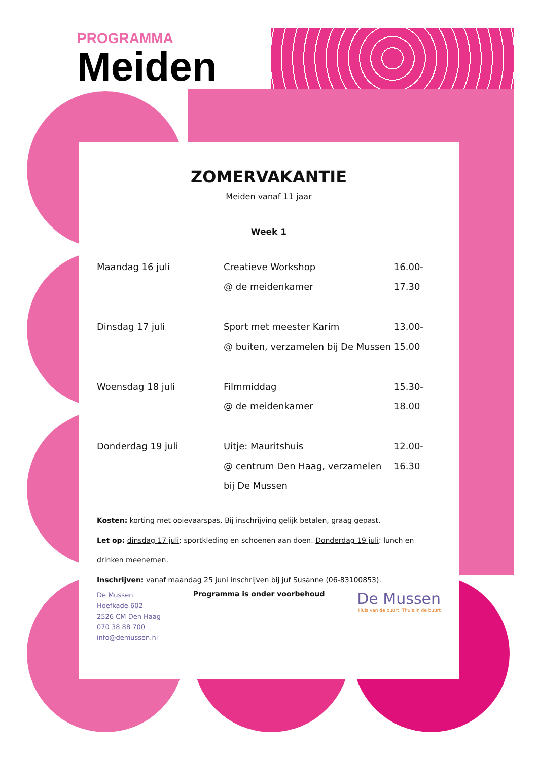PROGRAMMA
Meiden
ZOMERVAKANTIE
Meiden vanaf 11 jaar
Week 1
| Maandag 16 juli | Creatieve Workshop @ de meidenkamer | 16.00-17.30 |
| Dinsdag 17 juli | Sport met meester Karim @ buiten, verzamelen bij De Mussen | 13.00-15.00 |
| Woensdag 18 juli | Filmmiddag @ de meidenkamer | 15.30-18.00 |
| Donderdag 19 juli | Uitje: Mauritshuis @ centrum Den Haag, verzamelen bij De Mussen | 12.00-16.30 |
Kosten: korting met ooievaarspas. Bij inschrijving gelijk betalen, graag gepast.
Let op: dinsdag 17 juli: sportkleding en schoenen aan doen. Donderdag 19 juli: lunch en drinken meenemen.
Inschrijven: vanaf maandag 25 juni inschrijven bij juf Susanne (06-83100853).
De Mussen
Hoefkade 602
2526 CM Den Haag
070 38 88 700
info@demussen.nl
Programma is onder voorbehoud
De Mussen
Huis van de buurt, Thuis in de buurt